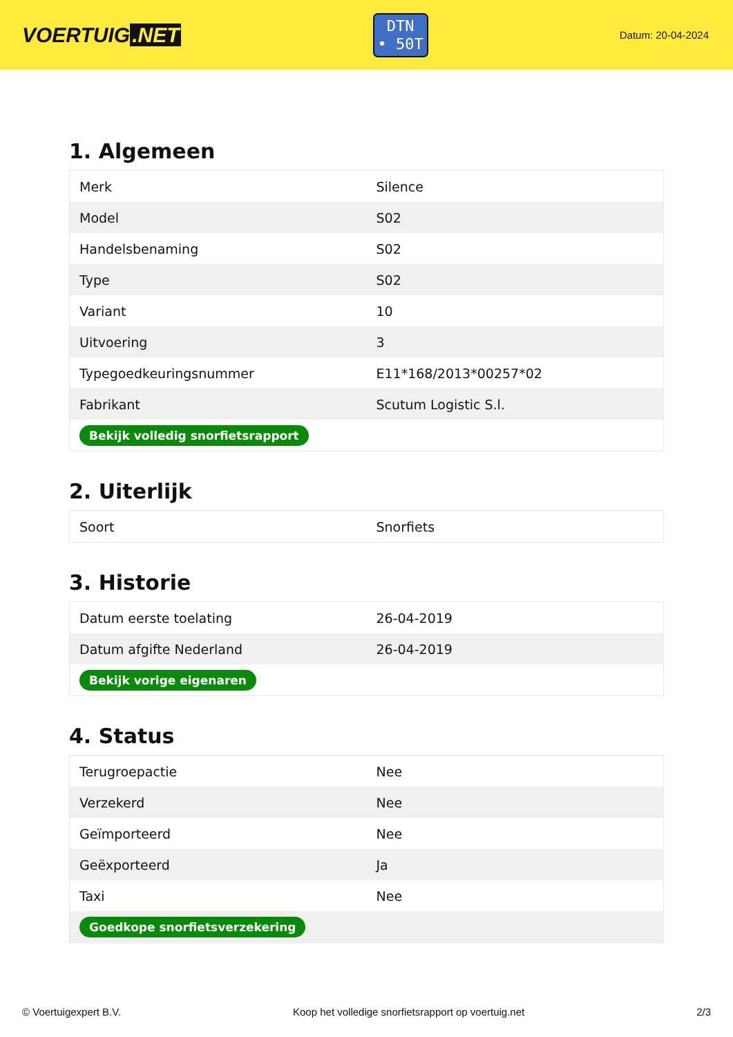VOERTUIG.NET
DTN
• 50T
Datum: 20-04-2024
1. Algemeen
| Merk | Silence |
| Model | S02 |
| Handelsbenaming | S02 |
| Type | S02 |
| Variant | 10 |
| Uitvoering | 3 |
| Typegoedkeuringsnummer | E11*168/2013*00257*02 |
| Fabrikant | Scutum Logistic S.l. |
| Bekijk volledig snorfietsrapport | |
2. Uiterlijk
| Soort | Snorfiets |
3. Historie
| Datum eerste toelating | 26-04-2019 |
| Datum afgifte Nederland | 26-04-2019 |
| Bekijk vorige eigenaren | |
4. Status
| Terugroepactie | Nee |
| Verzekerd | Nee |
| Geïmporteerd | Nee |
| Geëxporteerd | Ja |
| Taxi | Nee |
| Goedkope snorfietsverzekering | |
© Voertuigexpert B.V. Koop het volledige snorfietsrapport op voertuig.net 2/3